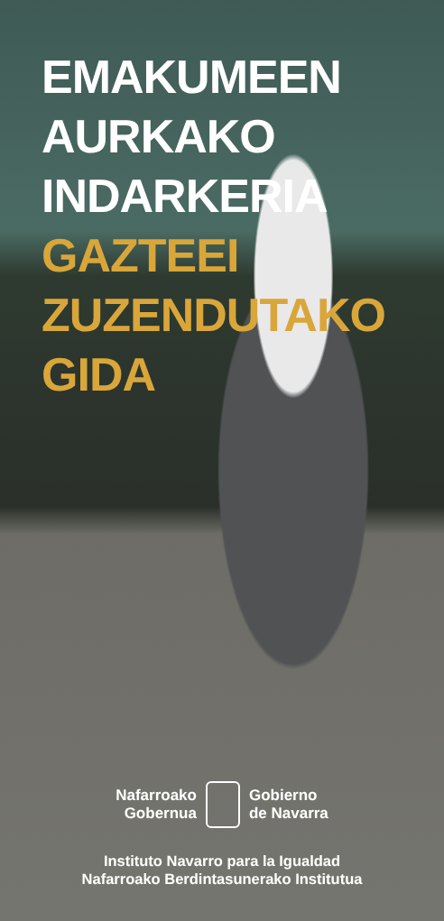EMAKUMEEN
AURKAKO
INDARKERIA
GAZTEEI
ZUZENDUTAKO
GIDA
Nafarroako
Gobernua
Gobierno
de Navarra
Instituto Navarro para la Igualdad
Nafarroako Berdintasunerako Institutua